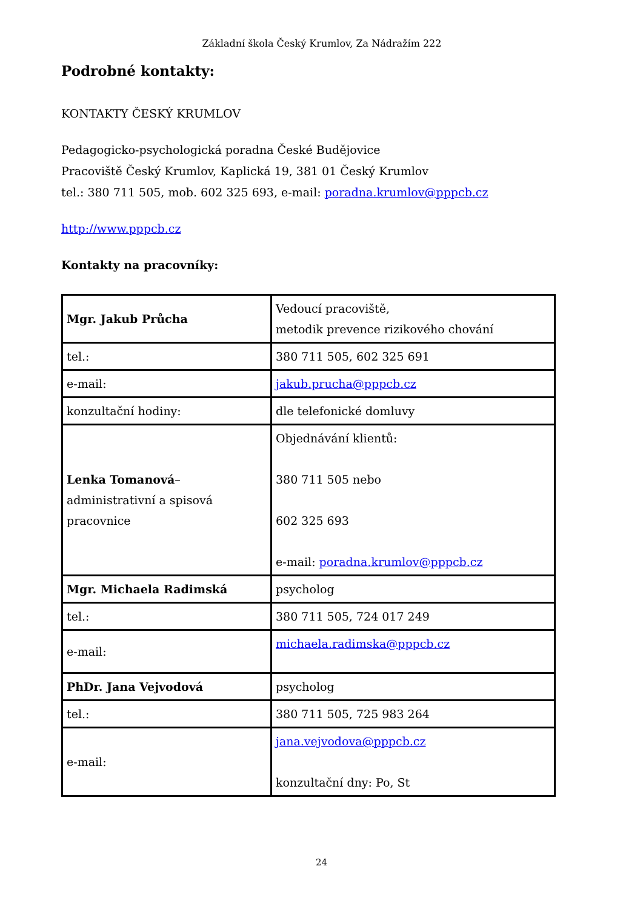Základní škola Český Krumlov, Za Nádražím 222
Podrobné kontakty:
KONTAKTY ČESKÝ KRUMLOV
Pedagogicko-psychologická poradna České Budějovice
Pracoviště Český Krumlov, Kaplická 19, 381 01 Český Krumlov
tel.: 380 711 505, mob. 602 325 693, e-mail: poradna.krumlov@pppcb.cz
http://www.pppcb.cz
Kontakty na pracovníky:
| Mgr. Jakub Průcha | Vedoucí pracoviště, metodik prevence rizikového chování |
| tel.: | 380 711 505, 602 325 691 |
| e-mail: | jakub.prucha@pppcb.cz |
| konzultační hodiny: | dle telefonické domluvy |
| Lenka Tomanová – administrativní a spisová pracovnice | Objednávání klientů: 380 711 505 nebo 602 325 693 e-mail: poradna.krumlov@pppcb.cz |
| Mgr. Michaela Radimská | psycholog |
| tel.: | 380 711 505, 724 017 249 |
| e-mail: | michaela.radimska@pppcb.cz |
| PhDr. Jana Vejvodová | psycholog |
| tel.: | 380 711 505, 725 983 264 |
| e-mail: | jana.vejvodova@pppcb.cz konzultační dny: Po, St |
24